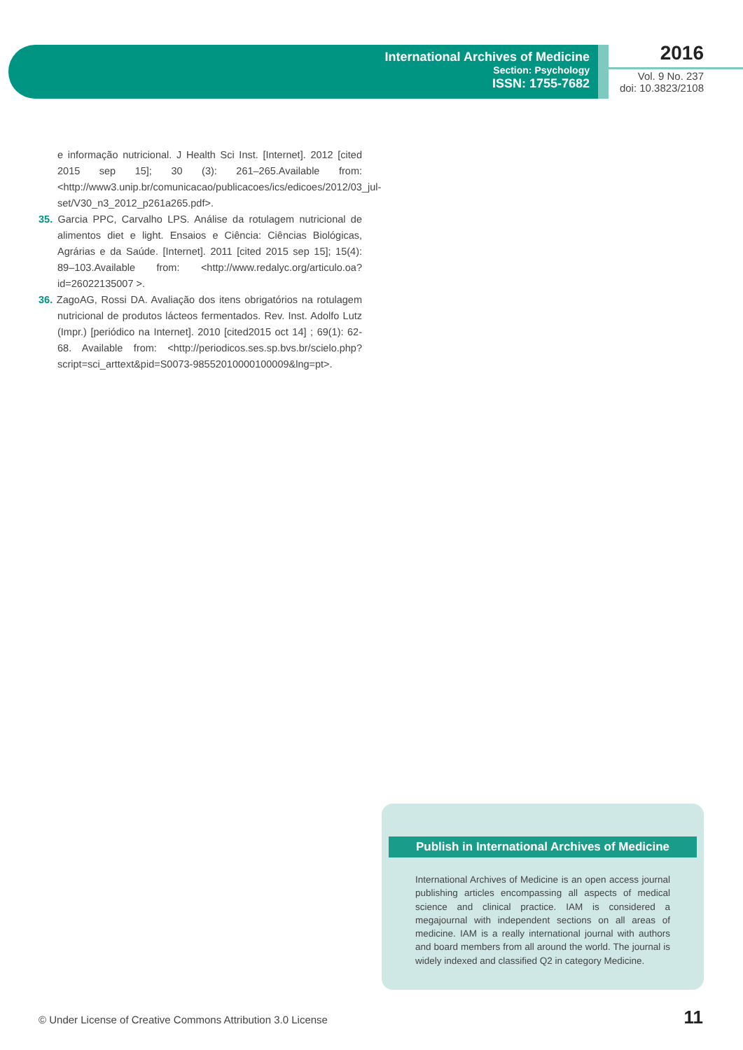International Archives of Medicine
Section: Psychology
ISSN: 1755-7682
2016
Vol. 9 No. 237
doi: 10.3823/2108
e informação nutricional. J Health Sci Inst. [Internet]. 2012 [cited 2015 sep 15]; 30 (3): 261–265.Available from: <http://www3.unip.br/comunicacao/publicacoes/ics/edicoes/2012/03_jul-set/V30_n3_2012_p261a265.pdf>.
35. Garcia PPC, Carvalho LPS. Análise da rotulagem nutricional de alimentos diet e light. Ensaios e Ciência: Ciências Biológicas, Agrárias e da Saúde. [Internet]. 2011 [cited 2015 sep 15]; 15(4): 89–103.Available from: <http://www.redalyc.org/articulo.oa?id=26022135007 >.
36. ZagoAG, Rossi DA. Avaliação dos itens obrigatórios na rotulagem nutricional de produtos lácteos fermentados. Rev. Inst. Adolfo Lutz (Impr.) [periódico na Internet]. 2010 [cited2015 oct 14] ; 69(1): 62-68. Available from: <http://periodicos.ses.sp.bvs.br/scielo.php?script=sci_arttext&pid=S0073-98552010000100009&lng=pt>.
Publish in International Archives of Medicine
International Archives of Medicine is an open access journal publishing articles encompassing all aspects of medical science and clinical practice. IAM is considered a megajournal with independent sections on all areas of medicine. IAM is a really international journal with authors and board members from all around the world. The journal is widely indexed and classified Q2 in category Medicine.
© Under License of Creative Commons Attribution 3.0 License
11